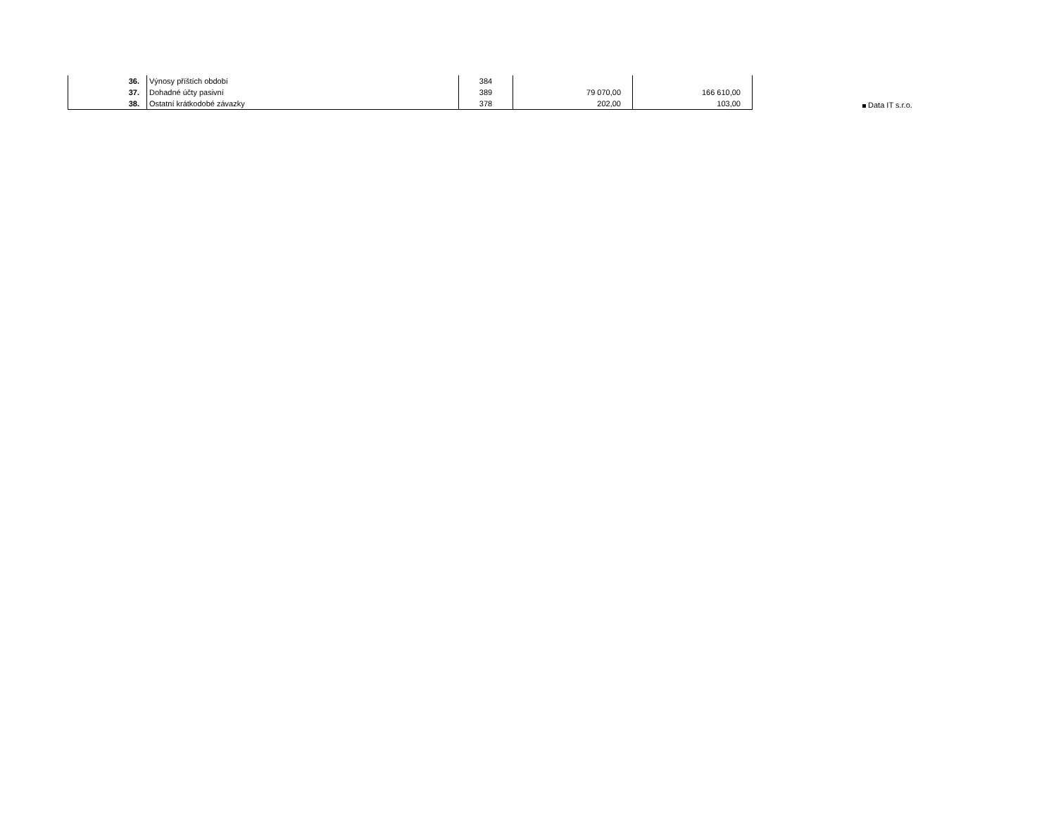| 36. | Výnosy příštích období | 384 | | |
| 37. | Dohadné účty pasivní | 389 | 79 070,00 | 166 610,00 |
| 38. | Ostatní krátkodobé závazky | 378 | 202,00 | 103,00 |
Data IT s.r.o.